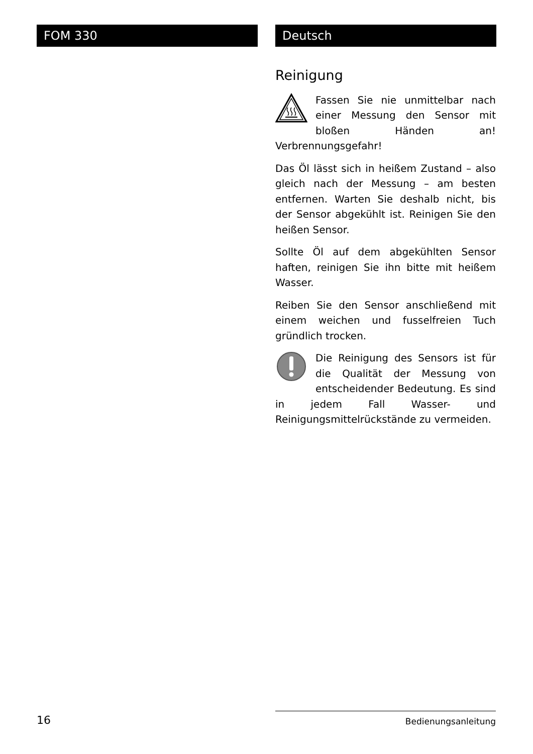FOM 330 Deutsch
Reinigung
Fassen Sie nie unmittelbar nach einer Messung den Sensor mit bloßen Händen an! Verbrennungsgefahr!
Das Öl lässt sich in heißem Zustand – also gleich nach der Messung – am besten entfernen. Warten Sie deshalb nicht, bis der Sensor abgekühlt ist. Reinigen Sie den heißen Sensor.
Sollte Öl auf dem abgekühlten Sensor haften, reinigen Sie ihn bitte mit heißem Wasser.
Reiben Sie den Sensor anschließend mit einem weichen und fusselfreien Tuch gründlich trocken.
Die Reinigung des Sensors ist für die Qualität der Messung von entscheidender Bedeutung. Es sind in jedem Fall Wasser- und Reinigungsmittelrückstände zu vermeiden.
16 Bedienungsanleitung